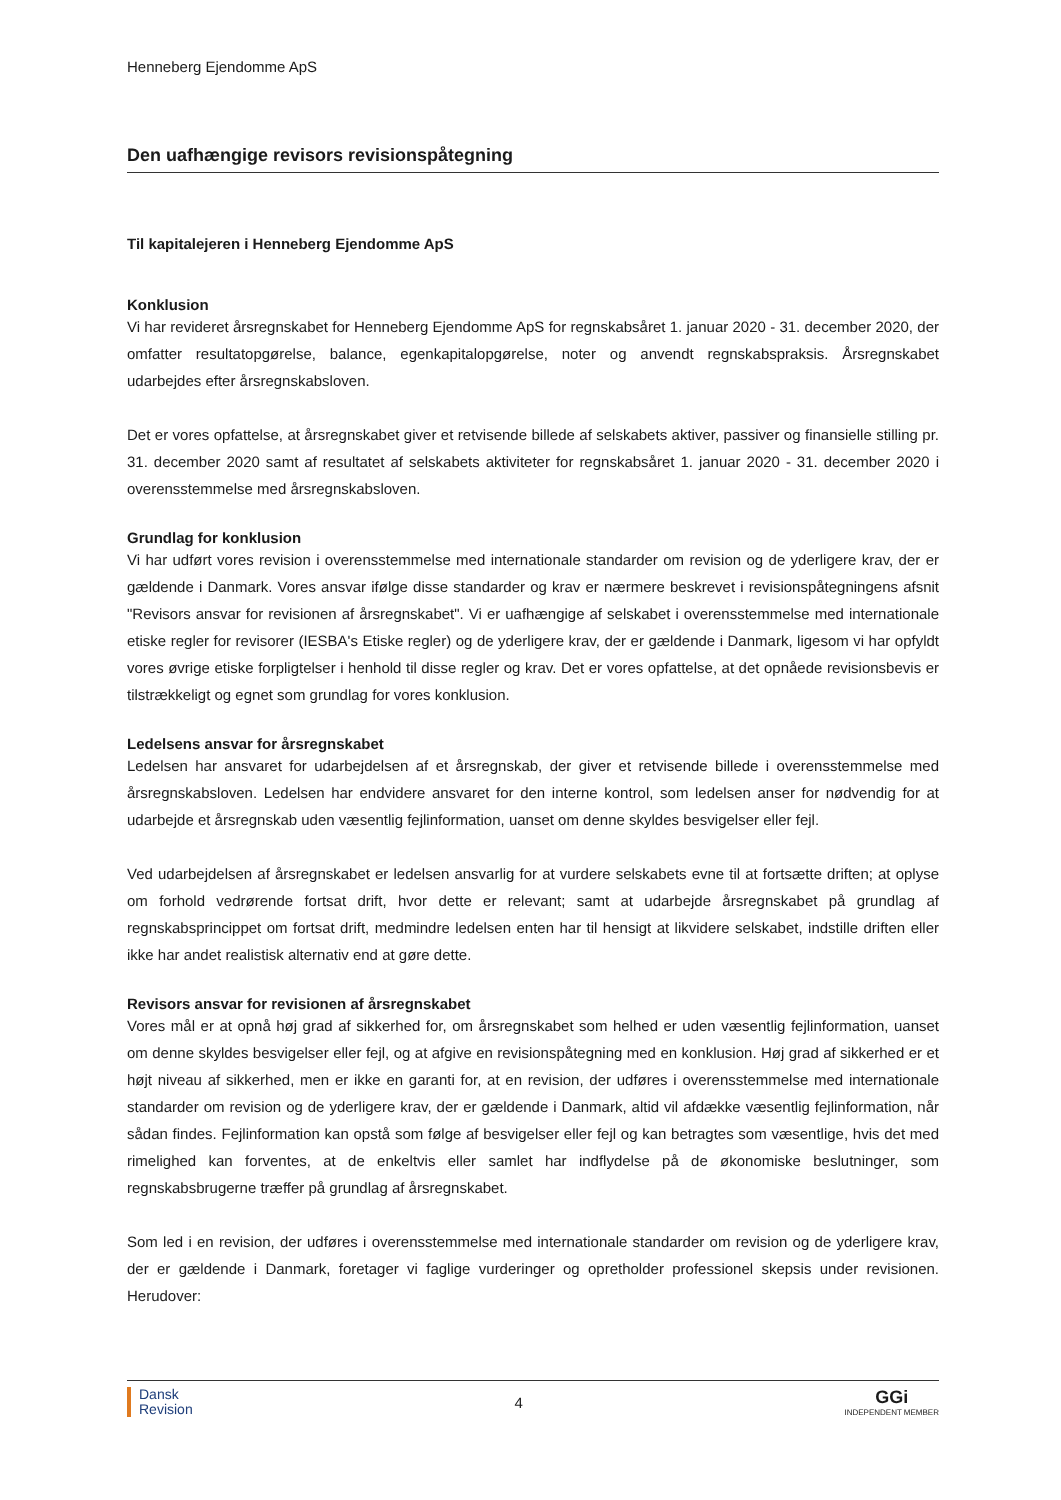Henneberg Ejendomme ApS
Den uafhængige revisors revisionspåtegning
Til kapitalejeren i Henneberg Ejendomme ApS
Konklusion
Vi har revideret årsregnskabet for Henneberg Ejendomme ApS for regnskabsåret 1. januar 2020 - 31. december 2020, der omfatter resultatopgørelse, balance, egenkapitalopgørelse, noter og anvendt regnskabspraksis. Årsregnskabet udarbejdes efter årsregnskabsloven.
Det er vores opfattelse, at årsregnskabet giver et retvisende billede af selskabets aktiver, passiver og finansielle stilling pr. 31. december 2020 samt af resultatet af selskabets aktiviteter for regnskabsåret 1. januar 2020 - 31. december 2020 i overensstemmelse med årsregnskabsloven.
Grundlag for konklusion
Vi har udført vores revision i overensstemmelse med internationale standarder om revision og de yderligere krav, der er gældende i Danmark. Vores ansvar ifølge disse standarder og krav er nærmere beskrevet i revisionspåtegningens afsnit "Revisors ansvar for revisionen af årsregnskabet". Vi er uafhængige af selskabet i overensstemmelse med internationale etiske regler for revisorer (IESBA's Etiske regler) og de yderligere krav, der er gældende i Danmark, ligesom vi har opfyldt vores øvrige etiske forpligtelser i henhold til disse regler og krav. Det er vores opfattelse, at det opnåede revisionsbevis er tilstrækkeligt og egnet som grundlag for vores konklusion.
Ledelsens ansvar for årsregnskabet
Ledelsen har ansvaret for udarbejdelsen af et årsregnskab, der giver et retvisende billede i overensstemmelse med årsregnskabsloven. Ledelsen har endvidere ansvaret for den interne kontrol, som ledelsen anser for nødvendig for at udarbejde et årsregnskab uden væsentlig fejlinformation, uanset om denne skyldes besvigelser eller fejl.
Ved udarbejdelsen af årsregnskabet er ledelsen ansvarlig for at vurdere selskabets evne til at fortsætte driften; at oplyse om forhold vedrørende fortsat drift, hvor dette er relevant; samt at udarbejde årsregnskabet på grundlag af regnskabsprincippet om fortsat drift, medmindre ledelsen enten har til hensigt at likvidere selskabet, indstille driften eller ikke har andet realistisk alternativ end at gøre dette.
Revisors ansvar for revisionen af årsregnskabet
Vores mål er at opnå høj grad af sikkerhed for, om årsregnskabet som helhed er uden væsentlig fejlinformation, uanset om denne skyldes besvigelser eller fejl, og at afgive en revisionspåtegning med en konklusion. Høj grad af sikkerhed er et højt niveau af sikkerhed, men er ikke en garanti for, at en revision, der udføres i overensstemmelse med internationale standarder om revision og de yderligere krav, der er gældende i Danmark, altid vil afdække væsentlig fejlinformation, når sådan findes. Fejlinformation kan opstå som følge af besvigelser eller fejl og kan betragtes som væsentlige, hvis det med rimelighed kan forventes, at de enkeltvis eller samlet har indflydelse på de økonomiske beslutninger, som regnskabsbrugerne træffer på grundlag af årsregnskabet.
Som led i en revision, der udføres i overensstemmelse med internationale standarder om revision og de yderligere krav, der er gældende i Danmark, foretager vi faglige vurderinger og opretholder professionel skepsis under revisionen. Herudover:
Dansk
Revision
4
GGi
INDEPENDENT MEMBER